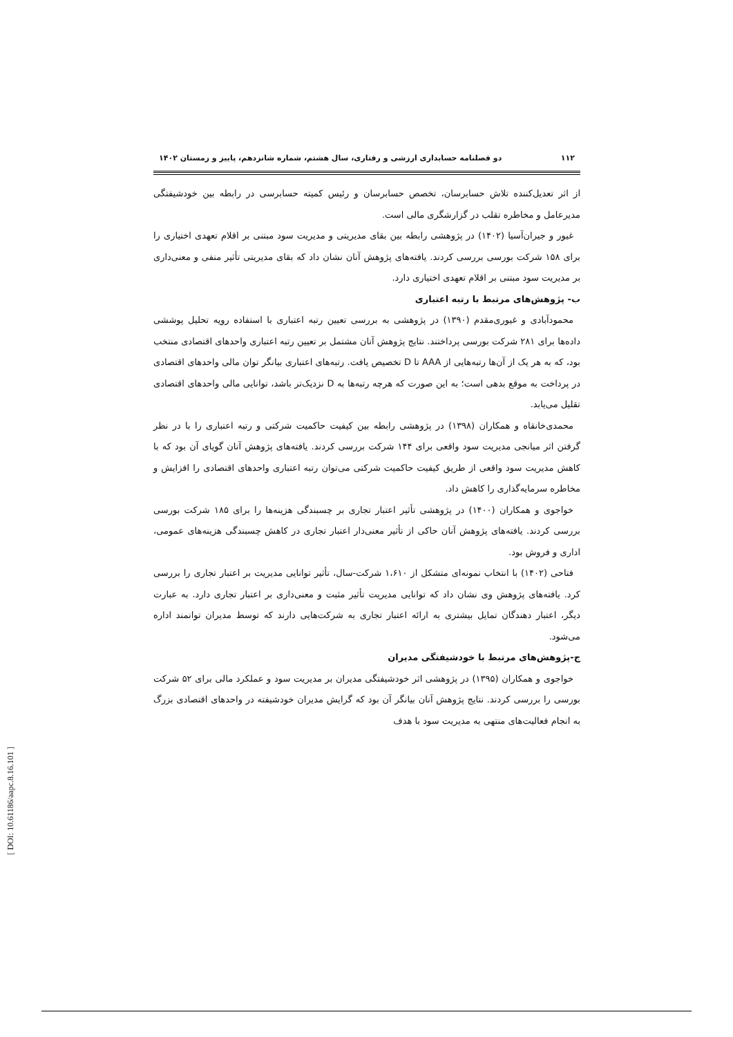۱۱۲ دو فصلنامه حسابداری ارزشی و رفتاری، سال هشتم، شماره شانزدهم، پاییز و زمستان ۱۴۰۲
از اثر تعدیل‌کننده تلاش حسابرسان، تخصص حسابرسان و رئیس کمیته حسابرسی در رابطه بین خودشیفتگی مدیرعامل و مخاطره تقلب در گزارشگری مالی است.
غیور و جیران‌آسیا (۱۴۰۲) در پژوهشی رابطه بین بقای مدیریتی و مدیریت سود مبتنی بر اقلام تعهدی اختیاری را برای ۱۵۸ شرکت بورسی بررسی کردند. یافته‌های پژوهش آنان نشان داد که بقای مدیریتی تأثیر منفی و معنی‌داری بر مدیریت سود مبتنی بر اقلام تعهدی اختیاری دارد.
ب- پژوهش‌های مرتبط با رتبه اعتباری
محمودآبادی و غیوری‌مقدم (۱۳۹۰) در پژوهشی به بررسی تعیین رتبه اعتباری با استفاده رویه تحلیل پوششی داده‌ها برای ۲۸۱ شرکت بورسی پرداختند. نتایج پژوهش آنان مشتمل بر تعیین رتبه اعتباری واحدهای اقتصادی منتخب بود، که به هر یک از آن‌ها رتبه‌هایی از AAA تا D تخصیص یافت. رتبه‌های اعتباری بیانگر توان مالی واحدهای اقتصادی در پرداخت به موقع بدهی است؛ به این صورت که هرچه رتبه‌ها به D نزدیک‌تر باشد، توانایی مالی واحدهای اقتصادی تقلیل می‌یابد.
محمدی‌خانقاه و همکاران (۱۳۹۸) در پژوهشی رابطه بین کیفیت حاکمیت شرکتی و رتبه اعتباری را با در نظر گرفتن اثر میانجی مدیریت سود واقعی برای ۱۴۴ شرکت بررسی کردند. یافته‌های پژوهش آنان گویای آن بود که با کاهش مدیریت سود واقعی از طریق کیفیت حاکمیت شرکتی می‌توان رتبه اعتباری واحدهای اقتصادی را افزایش و مخاطره سرمایه‌گذاری را کاهش داد.
خواجوی و همکاران (۱۴۰۰) در پژوهشی تأثیر اعتبار تجاری بر چسبندگی هزینه‌ها را برای ۱۸۵ شرکت بورسی بررسی کردند. یافته‌های پژوهش آنان حاکی از تأثیر معنی‌دار اعتبار تجاری در کاهش چسبندگی هزینه‌های عمومی، اداری و فروش بود.
فتاحی (۱۴۰۲) با انتخاب نمونه‌ای متشکل از ۱،۶۱۰ شرکت-سال، تأثیر توانایی مدیریت بر اعتبار تجاری را بررسی کرد. یافته‌های پژوهش وی نشان داد که توانایی مدیریت تأثیر مثبت و معنی‌داری بر اعتبار تجاری دارد. به عبارت دیگر، اعتبار دهندگان تمایل بیشتری به ارائه اعتبار تجاری به شرکت‌هایی دارند که توسط مدیران توانمند اداره می‌شود.
ج-پژوهش‌های مرتبط با خودشیفتگی مدیران
خواجوی و همکاران (۱۳۹۵) در پژوهشی اثر خودشیفتگی مدیران بر مدیریت سود و عملکرد مالی برای ۵۲ شرکت بورسی را بررسی کردند. نتایج پژوهش آنان بیانگر آن بود که گرایش مدیران خودشیفته در واحدهای اقتصادی بزرگ به انجام فعالیت‌های منتهی به مدیریت سود با هدف
[ DOI: 10.61186/aapc.8.16.101 ]